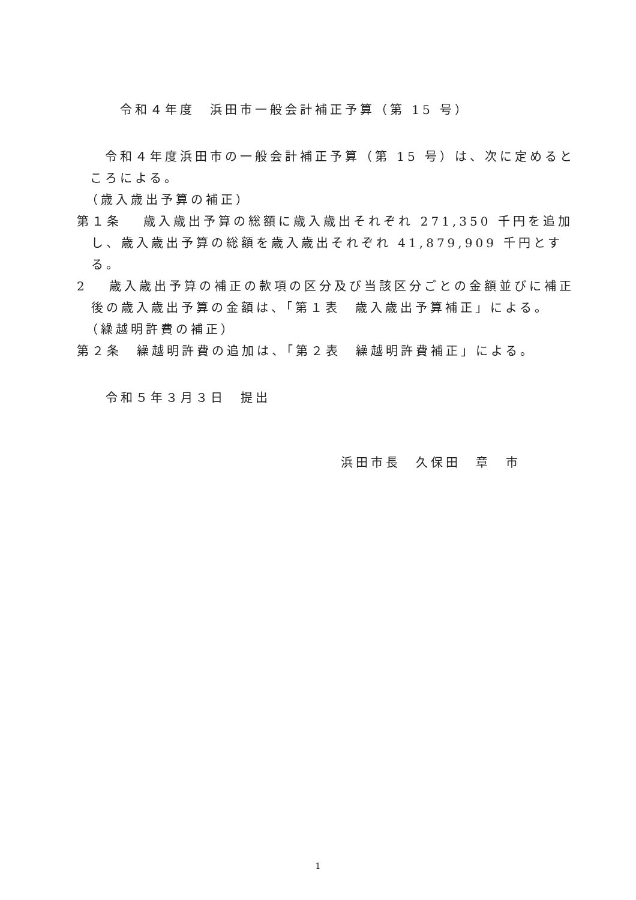令和４年度　浜田市一般会計補正予算（第 15 号）
　令和４年度浜田市の一般会計補正予算（第 15 号）は、次に定めるところによる。
　（歳入歳出予算の補正）
第１条　 歳入歳出予算の総額に歳入歳出それぞれ 271,350 千円を追加し、歳入歳出予算の総額を歳入歳出それぞれ 41,879,909 千円とする。
2　 歳入歳出予算の補正の款項の区分及び当該区分ごとの金額並びに補正後の歳入歳出予算の金額は、「第１表　歳入歳出予算補正」による。
　（繰越明許費の補正）
第２条　繰越明許費の追加は、「第２表　繰越明許費補正」による。
令和５年３月３日　提出
浜田市長　久保田　章　市
1